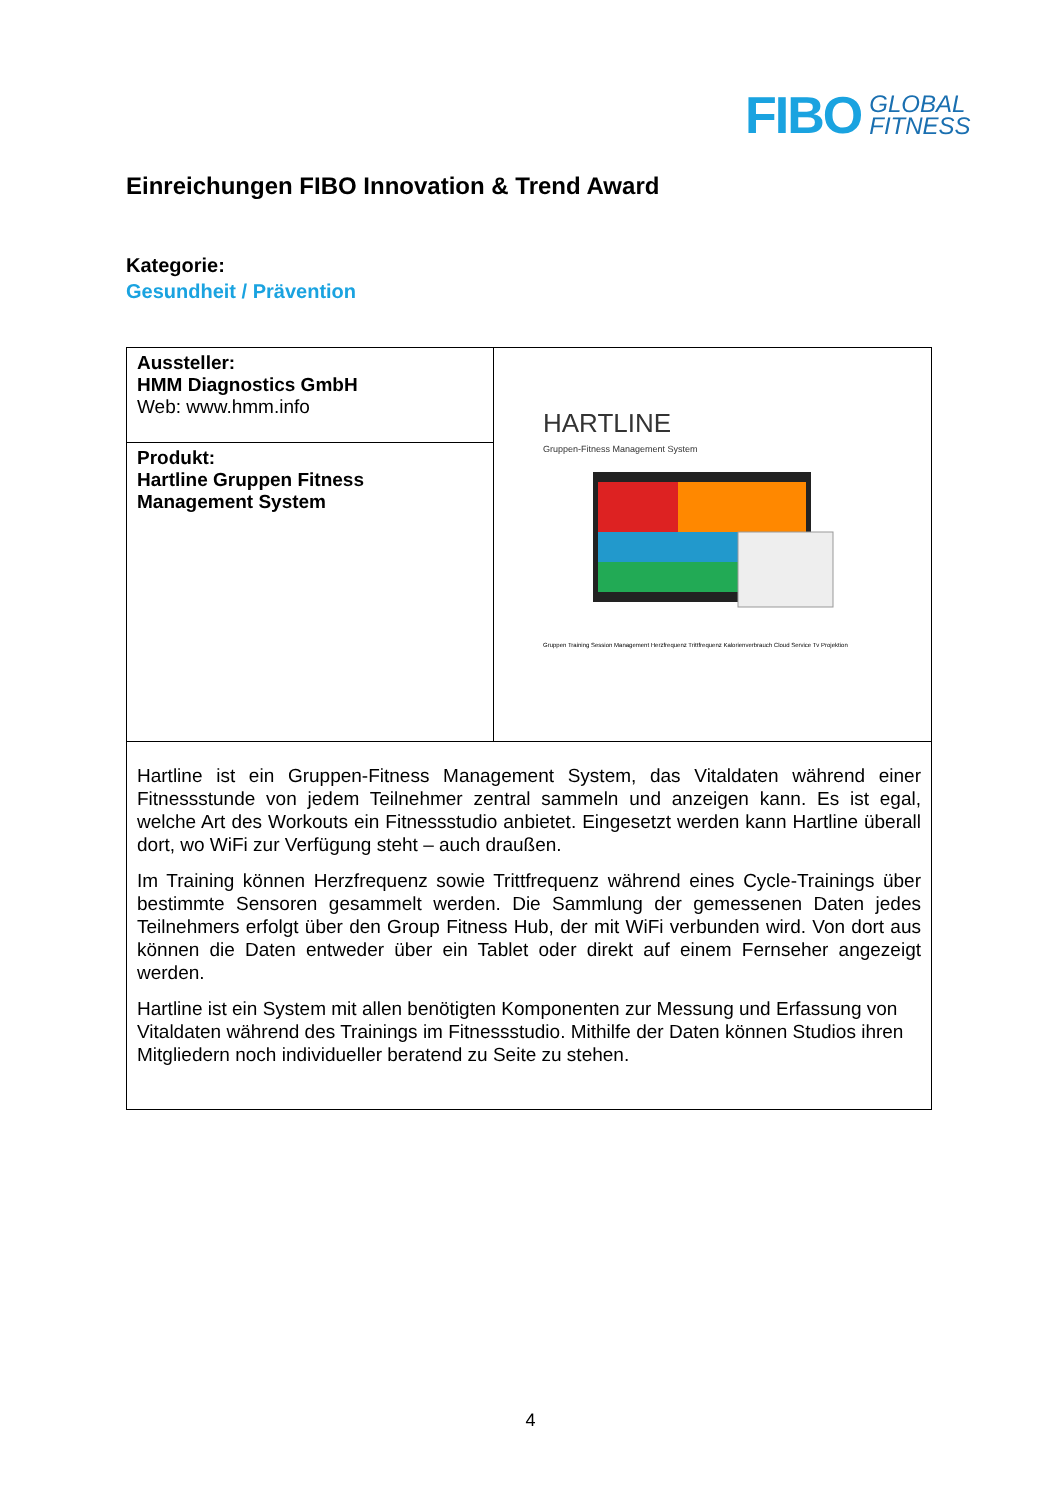FIBO GLOBAL
FITNESS
Einreichungen FIBO Innovation & Trend Award
Kategorie:
Gesundheit / Prävention
| Aussteller: HMM Diagnostics GmbH Web: www.hmm.info | HARTLINE Gruppen-Fitness Management System Gruppen Training Session Management Herzfrequenz Trittfrequenz Kalorienverbrauch Cloud Service Tv Projektion |
| Produkt: Hartline Gruppen Fitness Management System | |
| Hartline ist ein Gruppen-Fitness Management System, das Vitaldaten während einer Fitnessstunde von jedem Teilnehmer zentral sammeln und anzeigen kann. Es ist egal, welche Art des Workouts ein Fitnessstudio anbietet. Eingesetzt werden kann Hartline überall dort, wo WiFi zur Verfügung steht – auch draußen. Im Training können Herzfrequenz sowie Trittfrequenz während eines Cycle-Trainings über bestimmte Sensoren gesammelt werden. Die Sammlung der gemessenen Daten jedes Teilnehmers erfolgt über den Group Fitness Hub, der mit WiFi verbunden wird. Von dort aus können die Daten entweder über ein Tablet oder direkt auf einem Fernseher angezeigt werden. Hartline ist ein System mit allen benötigten Komponenten zur Messung und Erfassung von Vitaldaten während des Trainings im Fitnessstudio. Mithilfe der Daten können Studios ihren Mitgliedern noch individueller beratend zu Seite zu stehen. | |
4